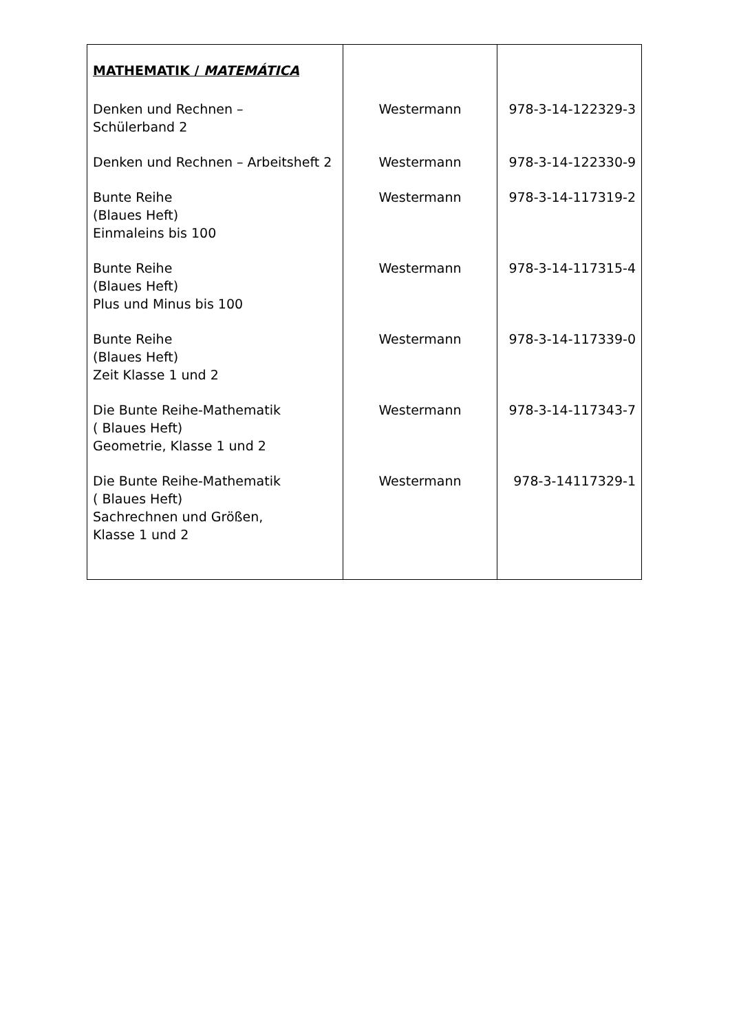| MATHEMATIK / MATEMÁTICA | | |
| Denken und Rechnen – Schülerband 2 | Westermann | 978-3-14-122329-3 |
| Denken und Rechnen – Arbeitsheft 2 | Westermann | 978-3-14-122330-9 |
| Bunte Reihe (Blaues Heft) Einmaleins bis 100 | Westermann | 978-3-14-117319-2 |
| Bunte Reihe (Blaues Heft) Plus und Minus bis 100 | Westermann | 978-3-14-117315-4 |
| Bunte Reihe (Blaues Heft) Zeit Klasse 1 und 2 | Westermann | 978-3-14-117339-0 |
| Die Bunte Reihe-Mathematik ( Blaues Heft) Geometrie, Klasse 1 und 2 | Westermann | 978-3-14-117343-7 |
| Die Bunte Reihe-Mathematik ( Blaues Heft) Sachrechnen und Größen, Klasse 1 und 2 | Westermann | 978-3-14117329-1 |